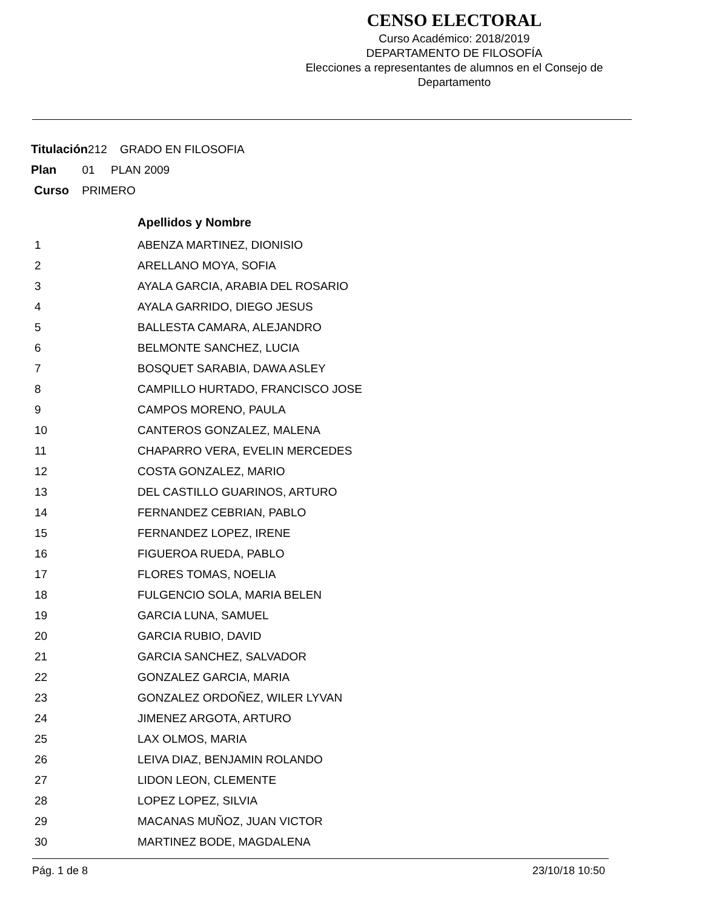CENSO ELECTORAL
Curso Académico: 2018/2019
DEPARTAMENTO DE FILOSOFÍA
Elecciones a representantes de alumnos en el Consejo de Departamento
Titulación212 GRADO EN FILOSOFIA
Plan 01 PLAN 2009
Curso PRIMERO
| | Apellidos y Nombre |
| --- | --- |
| 1 | ABENZA MARTINEZ, DIONISIO |
| 2 | ARELLANO MOYA, SOFIA |
| 3 | AYALA GARCIA, ARABIA DEL ROSARIO |
| 4 | AYALA GARRIDO, DIEGO JESUS |
| 5 | BALLESTA CAMARA, ALEJANDRO |
| 6 | BELMONTE SANCHEZ, LUCIA |
| 7 | BOSQUET SARABIA, DAWA ASLEY |
| 8 | CAMPILLO HURTADO, FRANCISCO JOSE |
| 9 | CAMPOS MORENO, PAULA |
| 10 | CANTEROS GONZALEZ, MALENA |
| 11 | CHAPARRO VERA, EVELIN MERCEDES |
| 12 | COSTA GONZALEZ, MARIO |
| 13 | DEL CASTILLO GUARINOS, ARTURO |
| 14 | FERNANDEZ CEBRIAN, PABLO |
| 15 | FERNANDEZ LOPEZ, IRENE |
| 16 | FIGUEROA RUEDA, PABLO |
| 17 | FLORES TOMAS, NOELIA |
| 18 | FULGENCIO SOLA, MARIA BELEN |
| 19 | GARCIA LUNA, SAMUEL |
| 20 | GARCIA RUBIO, DAVID |
| 21 | GARCIA SANCHEZ, SALVADOR |
| 22 | GONZALEZ GARCIA, MARIA |
| 23 | GONZALEZ ORDOÑEZ, WILER LYVAN |
| 24 | JIMENEZ ARGOTA, ARTURO |
| 25 | LAX OLMOS, MARIA |
| 26 | LEIVA DIAZ, BENJAMIN ROLANDO |
| 27 | LIDON LEON, CLEMENTE |
| 28 | LOPEZ LOPEZ, SILVIA |
| 29 | MACANAS MUÑOZ, JUAN VICTOR |
| 30 | MARTINEZ BODE, MAGDALENA |
Pág. 1 de 8 23/10/18 10:50